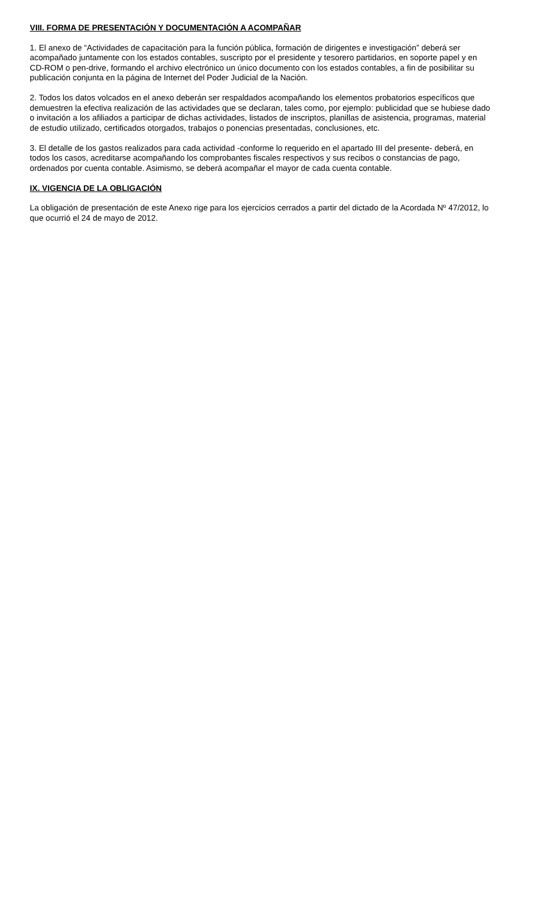VIII. FORMA DE PRESENTACIÓN Y DOCUMENTACIÓN A ACOMPAÑAR
1. El anexo de “Actividades de capacitación para la función pública, formación de dirigentes e investigación” deberá ser acompañado juntamente con los estados contables, suscripto por el presidente y tesorero partidarios, en soporte papel y en CD-ROM o pen-drive, formando el archivo electrónico un único documento con los estados contables, a fin de posibilitar su publicación conjunta en la página de Internet del Poder Judicial de la Nación.
2. Todos los datos volcados en el anexo deberán ser respaldados acompañando los elementos probatorios específicos que demuestren la efectiva realización de las actividades que se declaran, tales como, por ejemplo: publicidad que se hubiese dado o invitación a los afiliados a participar de dichas actividades, listados de inscriptos, planillas de asistencia, programas, material de estudio utilizado, certificados otorgados, trabajos o ponencias presentadas, conclusiones, etc.
3. El detalle de los gastos realizados para cada actividad -conforme lo requerido en el apartado III del presente- deberá, en todos los casos, acreditarse acompañando los comprobantes fiscales respectivos y sus recibos o constancias de pago, ordenados por cuenta contable. Asimismo, se deberá acompañar el mayor de cada cuenta contable.
IX. VIGENCIA DE LA OBLIGACIÓN
La obligación de presentación de este Anexo rige para los ejercicios cerrados a partir del dictado de la Acordada Nº 47/2012, lo que ocurrió el 24 de mayo de 2012.